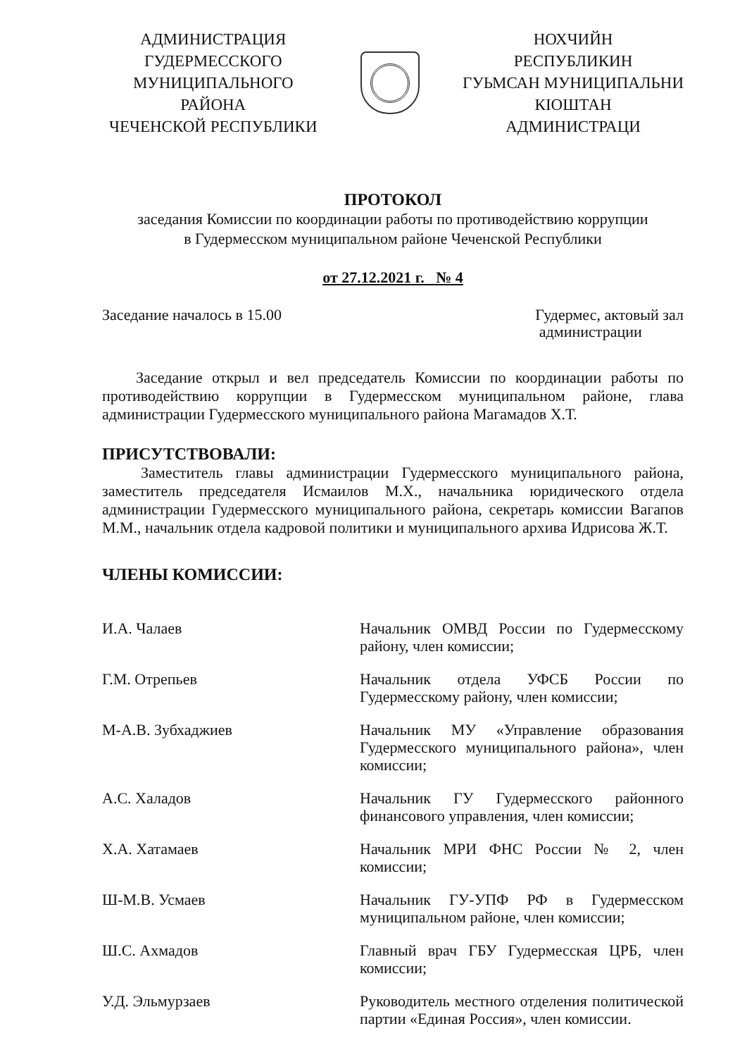АДМИНИСТРАЦИЯ
ГУДЕРМЕССКОГО
МУНИЦИПАЛЬНОГО
РАЙОНА
ЧЕЧЕНСКОЙ РЕСПУБЛИКИ
НОХЧИЙН
РЕСПУБЛИКИН
ГУЬМСАН МУНИЦИПАЛЬНИ
КIОШТАН
АДМИНИСТРАЦИ
ПРОТОКОЛ
заседания Комиссии по координации работы по противодействию коррупции
в Гудермесском муниципальном районе Чеченской Республики
от 27.12.2021 г. № 4
Заседание началось в 15.00 Гудермес, актовый зал
администрации
Заседание открыл и вел председатель Комиссии по координации работы по противодействию коррупции в Гудермесском муниципальном районе, глава администрации Гудермесского муниципального района Магамадов Х.Т.
ПРИСУТСТВОВАЛИ:
Заместитель главы администрации Гудермесского муниципального района, заместитель председателя Исмаилов М.Х., начальника юридического отдела администрации Гудермесского муниципального района, секретарь комиссии Вагапов М.М., начальник отдела кадровой политики и муниципального архива Идрисова Ж.Т.
ЧЛЕНЫ КОМИССИИ:
| И.А. Чалаев | Начальник ОМВД России по Гудермесскому району, член комиссии; |
| Г.М. Отрепьев | Начальник отдела УФСБ России по Гудермесскому району, член комиссии; |
| М-А.В. Зубхаджиев | Начальник МУ «Управление образования Гудермесского муниципального района», член комиссии; |
| А.С. Халадов | Начальник ГУ Гудермесского районного финансового управления, член комиссии; |
| Х.А. Хатамаев | Начальник МРИ ФНС России № 2, член комиссии; |
| Ш-М.В. Усмаев | Начальник ГУ-УПФ РФ в Гудермесском муниципальном районе, член комиссии; |
| Ш.С. Ахмадов | Главный врач ГБУ Гудермесская ЦРБ, член комиссии; |
| У.Д. Эльмурзаев | Руководитель местного отделения политической партии «Единая Россия», член комиссии. |